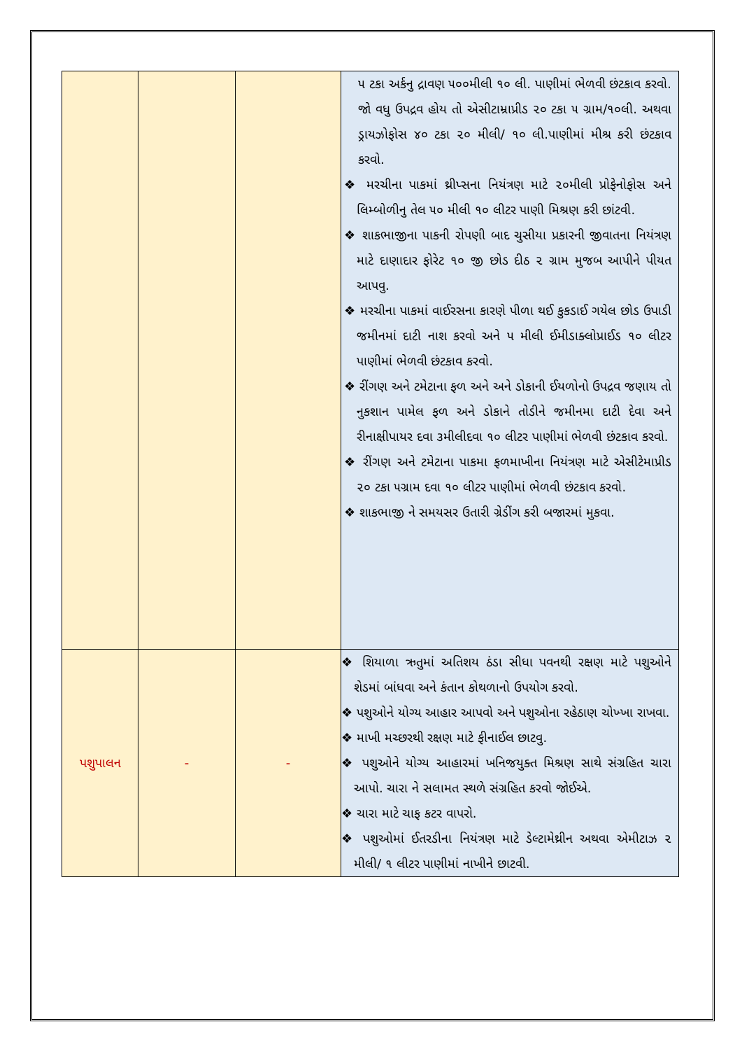| | | | ૫ ટકા અર્કનુ દ્રાવણ ૫૦૦મીલી ૧૦ લી. પાણીમાં ભેળવી છંટકાવ કરવો. જો વધુ ઉપદ્રવ હોય તો એસીટામ્રાપ્રીડ ૨૦ ટકા ૫ ગ્રામ/૧૦લી. અથવા ડ્રાયઝોફોસ ૪૦ ટકા ૨૦ મીલી/ ૧૦ લી.પાણીમાં મીશ્ર કરી છંટકાવ કરવો. ❖ મરચીના પાકમાં થ્રીપ્સના નિયંત્રણ માટે ૨૦મીલી પ્રોફેનોફોસ અને લિમ્બોળીનુ તેલ ૫૦ મીલી ૧૦ લીટર પાણી મિશ્રણ કરી છાંટવી. ❖ શાકભાજીના પાકની રોપણી બાદ ચુસીયા પ્રકારની જીવાતના નિયંત્રણ માટે દાણાદાર ફોરેટ ૧૦ જી છોડ દીઠ ૨ ગ્રામ મુજબ આપીને પીયત આપવુ. ❖ મરચીના પાકમાં વાઈરસના કારણે પીળા થઈ કુકડાઈ ગયેલ છોડ ઉપાડી જમીનમાં દાટી નાશ કરવો અને ૫ મીલી ઈમીડાક્લોપ્રાઈડ ૧૦ લીટર પાણીમાં ભેળવી છંટકાવ કરવો. ❖ રીંગણ અને ટમેટાના ફળ અને અને ડોકાની ઈયળોનો ઉપદ્રવ જણાય તો નુકશાન પામેલ ફળ અને ડોકાને તોડીને જમીનમા દાટી દેવા અને રીનાક્ષીપાયર દવા ૩મીલીદવા ૧૦ લીટર પાણીમાં ભેળવી છંટકાવ કરવો. ❖ રીંગણ અને ટમેટાના પાકમા ફળમાખીના નિયંત્રણ માટે એસીટેમાપ્રીડ ૨૦ ટકા ૫ગ્રામ દવા ૧૦ લીટર પાણીમાં ભેળવી છંટકાવ કરવો. ❖ શાકભાજી ને સમયસર ઉતારી ગ્રેડીંગ કરી બજારમાં મુકવા. |
| પશુપાલન | - | - | ❖ શિયાળા ઋતુમાં અતિશય ઠંડા સીધા પવનથી રક્ષણ માટે પશુઓને શેડમાં બાંધવા અને કંતાન કોથળાનો ઉપયોગ કરવો. ❖ પશુઓને યોગ્ય આહાર આપવો અને પશુઓના રહેઠાણ ચોખ્ખા રાખવા. ❖ માખી મચ્છરથી રક્ષણ માટે ફીનાઈલ છાટવુ. ❖ પશુઓને યોગ્ય આહારમાં ખનિજયુક્ત મિશ્રણ સાથે સંગ્રહિત ચારા આપો. ચારા ને સલામત સ્થળે સંગ્રહિત કરવો જોઈએ. ❖ ચારા માટે ચાફ કટર વાપરો. ❖ પશુઓમાં ઈતરડીના નિયંત્રણ માટે ડેલ્ટામેથ્રીન અથવા એમીટાઝ ૨ મીલી/ ૧ લીટર પાણીમાં નાખીને છાટવી. |